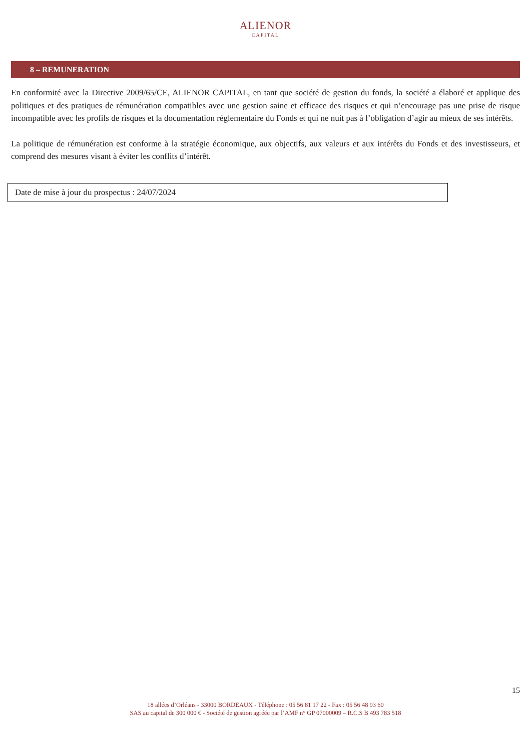ALIENOR
CAPITAL
8 – REMUNERATION
En conformité avec la Directive 2009/65/CE, ALIENOR CAPITAL, en tant que société de gestion du fonds, la société a élaboré et applique des politiques et des pratiques de rémunération compatibles avec une gestion saine et efficace des risques et qui n’encourage pas une prise de risque incompatible avec les profils de risques et la documentation réglementaire du Fonds et qui ne nuit pas à l’obligation d’agir au mieux de ses intérêts.
La politique de rémunération est conforme à la stratégie économique, aux objectifs, aux valeurs et aux intérêts du Fonds et des investisseurs, et comprend des mesures visant à éviter les conflits d’intérêt.
Date de mise à jour du prospectus : 24/07/2024
15
18 allées d’Orléans - 33000 BORDEAUX - Téléphone : 05 56 81 17 22 - Fax : 05 56 48 93 60
SAS au capital de 300 000 € - Société de gestion agréée par l’AMF n° GP 07000009 – R.C.S B 493 783 518